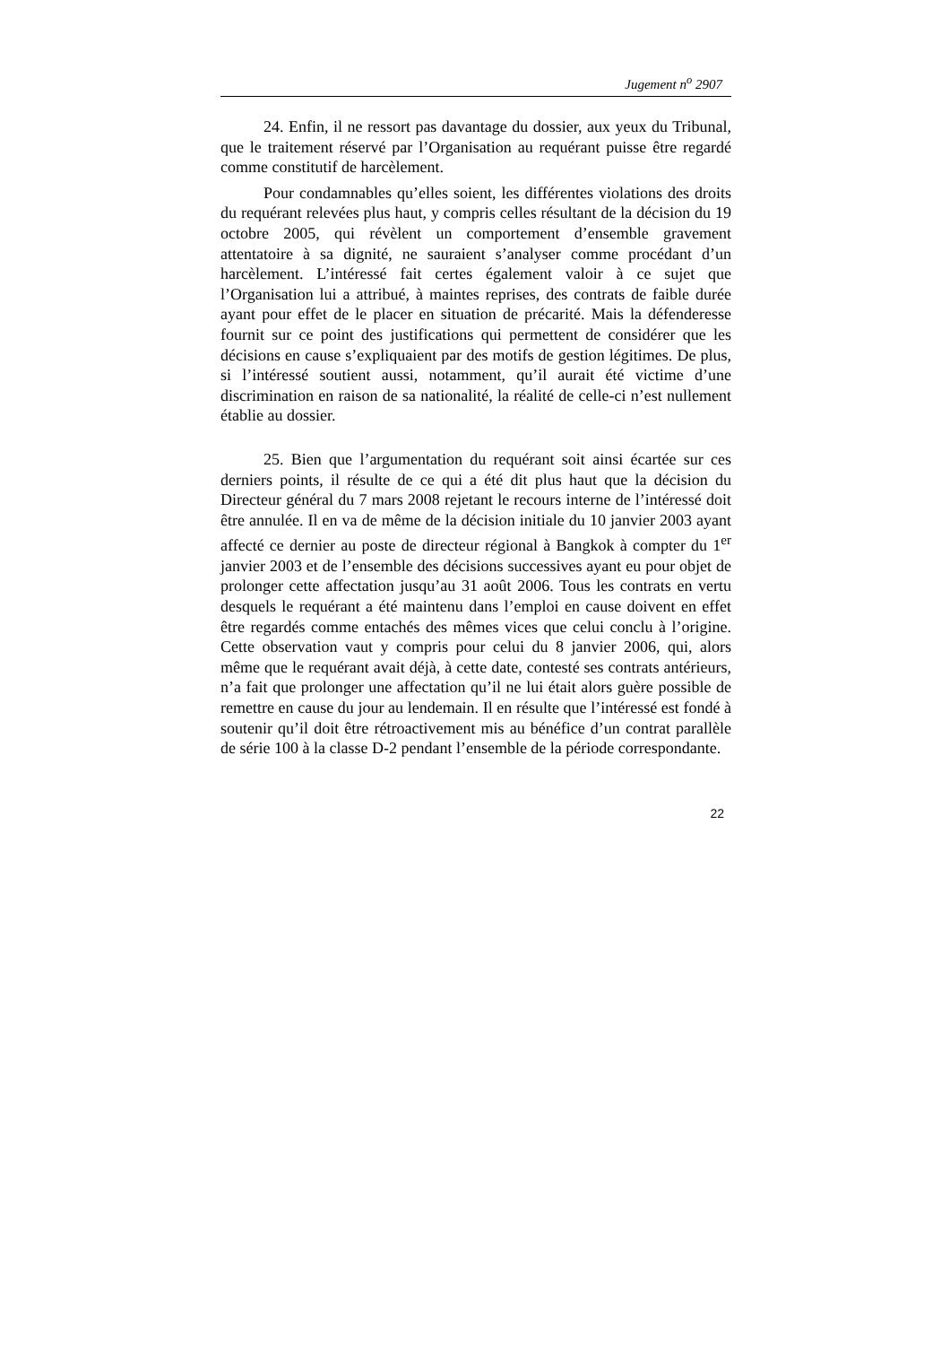Jugement n<sup>o</sup> 2907
24. Enfin, il ne ressort pas davantage du dossier, aux yeux du Tribunal, que le traitement réservé par l’Organisation au requérant puisse être regardé comme constitutif de harcèlement.
Pour condamnables qu’elles soient, les différentes violations des droits du requérant relevées plus haut, y compris celles résultant de la décision du 19 octobre 2005, qui révèlent un comportement d’ensemble gravement attentatoire à sa dignité, ne sauraient s’analyser comme procédant d’un harcèlement. L’intéressé fait certes également valoir à ce sujet que l’Organisation lui a attribué, à maintes reprises, des contrats de faible durée ayant pour effet de le placer en situation de précarité. Mais la défenderesse fournit sur ce point des justifications qui permettent de considérer que les décisions en cause s’expliquaient par des motifs de gestion légitimes. De plus, si l’intéressé soutient aussi, notamment, qu’il aurait été victime d’une discrimination en raison de sa nationalité, la réalité de celle-ci n’est nullement établie au dossier.
25. Bien que l’argumentation du requérant soit ainsi écartée sur ces derniers points, il résulte de ce qui a été dit plus haut que la décision du Directeur général du 7 mars 2008 rejetant le recours interne de l’intéressé doit être annulée. Il en va de même de la décision initiale du 10 janvier 2003 ayant affecté ce dernier au poste de directeur régional à Bangkok à compter du 1<sup>er</sup> janvier 2003 et de l’ensemble des décisions successives ayant eu pour objet de prolonger cette affectation jusqu’au 31 août 2006. Tous les contrats en vertu desquels le requérant a été maintenu dans l’emploi en cause doivent en effet être regardés comme entachés des mêmes vices que celui conclu à l’origine. Cette observation vaut y compris pour celui du 8 janvier 2006, qui, alors même que le requérant avait déjà, à cette date, contesté ses contrats antérieurs, n’a fait que prolonger une affectation qu’il ne lui était alors guère possible de remettre en cause du jour au lendemain. Il en résulte que l’intéressé est fondé à soutenir qu’il doit être rétroactivement mis au bénéfice d’un contrat parallèle de série 100 à la classe D-2 pendant l’ensemble de la période correspondante.
22